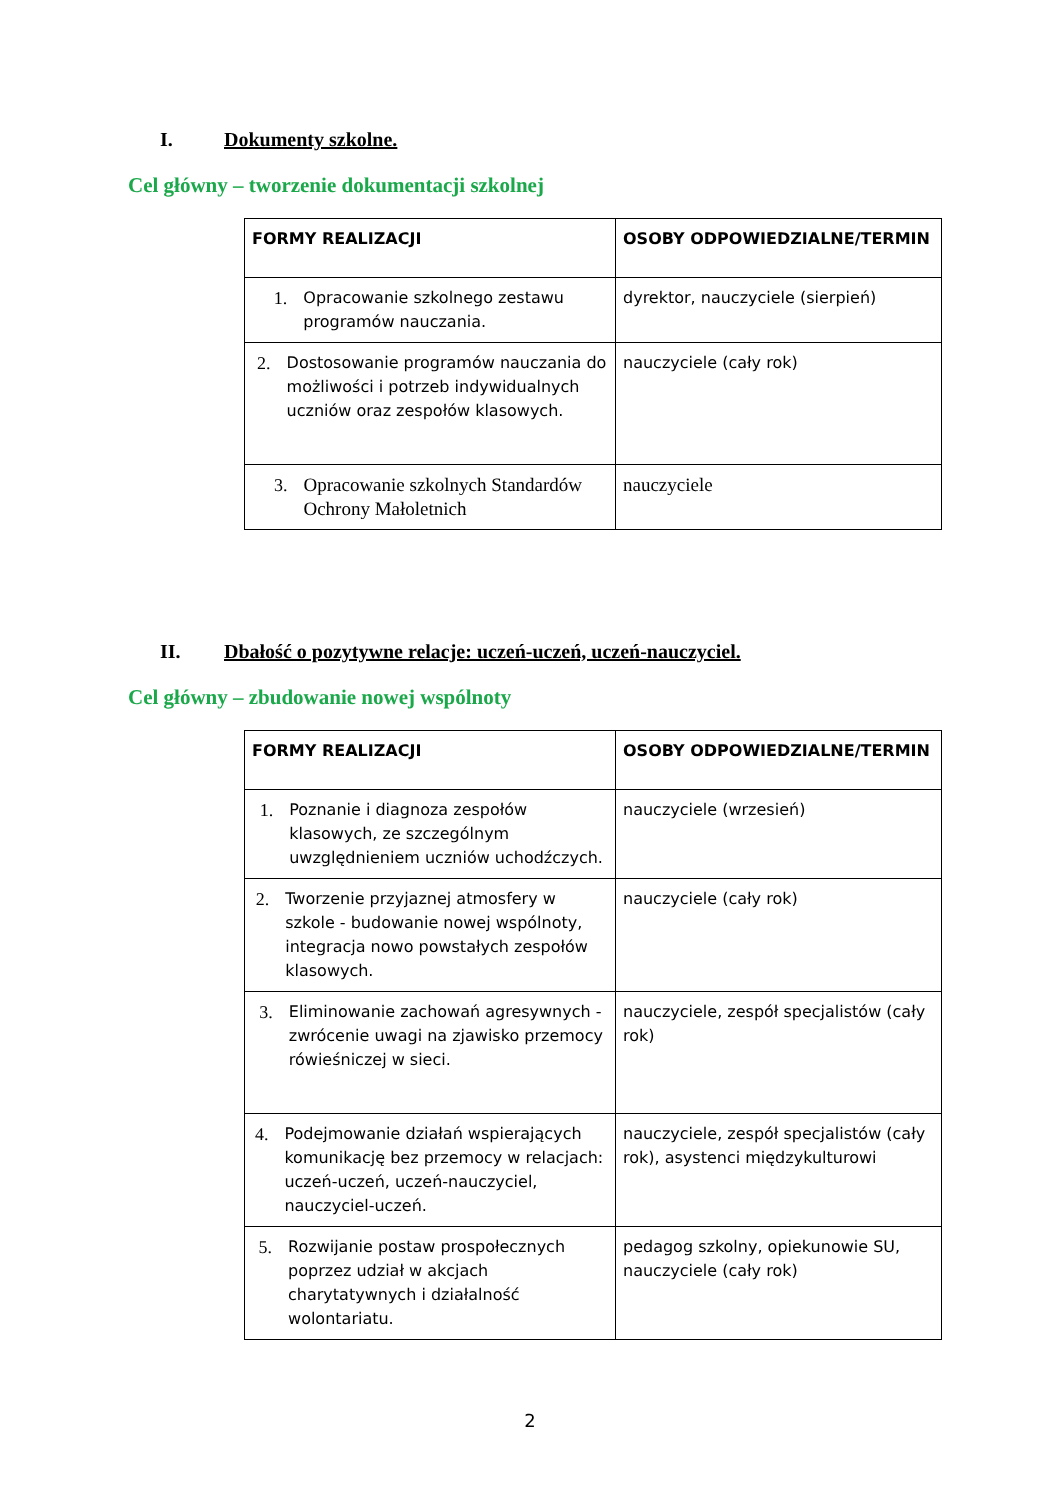I. Dokumenty szkolne.
Cel główny – tworzenie dokumentacji szkolnej
| FORMY REALIZACJI | OSOBY ODPOWIEDZIALNE/TERMIN |
| --- | --- |
| 1. Opracowanie szkolnego zestawu programów nauczania. | dyrektor, nauczyciele (sierpień) |
| 2. Dostosowanie programów nauczania do możliwości i potrzeb indywidualnych uczniów oraz zespołów klasowych. | nauczyciele (cały rok) |
| 3. Opracowanie szkolnych Standardów Ochrony Małoletnich | nauczyciele |
II. Dbałość o pozytywne relacje: uczeń-uczeń, uczeń-nauczyciel.
Cel główny – zbudowanie nowej wspólnoty
| FORMY REALIZACJI | OSOBY ODPOWIEDZIALNE/TERMIN |
| --- | --- |
| 1. Poznanie i diagnoza zespołów klasowych, ze szczególnym uwzględnieniem uczniów uchodźczych. | nauczyciele (wrzesień) |
| 2. Tworzenie przyjaznej atmosfery w szkole - budowanie nowej wspólnoty, integracja nowo powstałych zespołów klasowych. | nauczyciele (cały rok) |
| 3. Eliminowanie zachowań agresywnych - zwrócenie uwagi na zjawisko przemocy rówieśniczej w sieci. | nauczyciele, zespół specjalistów (cały rok) |
| 4. Podejmowanie działań wspierających komunikację bez przemocy w relacjach: uczeń-uczeń, uczeń-nauczyciel, nauczyciel-uczeń. | nauczyciele, zespół specjalistów (cały rok), asystenci międzykulturowi |
| 5. Rozwijanie postaw prospołecznych poprzez udział w akcjach charytatywnych i działalność wolontariatu. | pedagog szkolny, opiekunowie SU, nauczyciele (cały rok) |
2